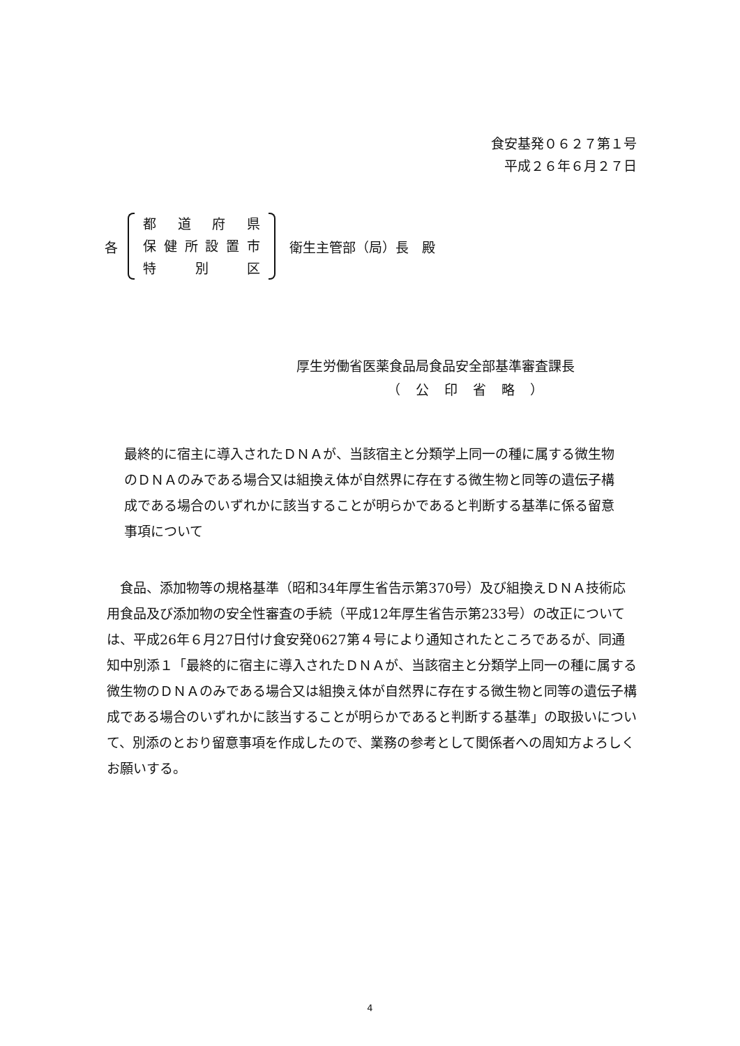食安基発０６２７第１号
平成２６年６月２７日
各
都道府県
保健所設置市
特 別 区
衛生主管部（局）長　殿
厚生労働省医薬食品局食品安全部基準審査課長
（ 公 印 省 略 ）
最終的に宿主に導入されたＤＮＡが、当該宿主と分類学上同一の種に属する微生物のＤＮＡのみである場合又は組換え体が自然界に存在する微生物と同等の遺伝子構成である場合のいずれかに該当することが明らかであると判断する基準に係る留意事項について
　食品、添加物等の規格基準（昭和34年厚生省告示第370号）及び組換えＤＮＡ技術応用食品及び添加物の安全性審査の手続（平成12年厚生省告示第233号）の改正については、平成26年６月27日付け食安発0627第４号により通知されたところであるが、同通知中別添１「最終的に宿主に導入されたＤＮＡが、当該宿主と分類学上同一の種に属する微生物のＤＮＡのみである場合又は組換え体が自然界に存在する微生物と同等の遺伝子構成である場合のいずれかに該当することが明らかであると判断する基準」の取扱いについて、別添のとおり留意事項を作成したので、業務の参考として関係者への周知方よろしくお願いする。
4